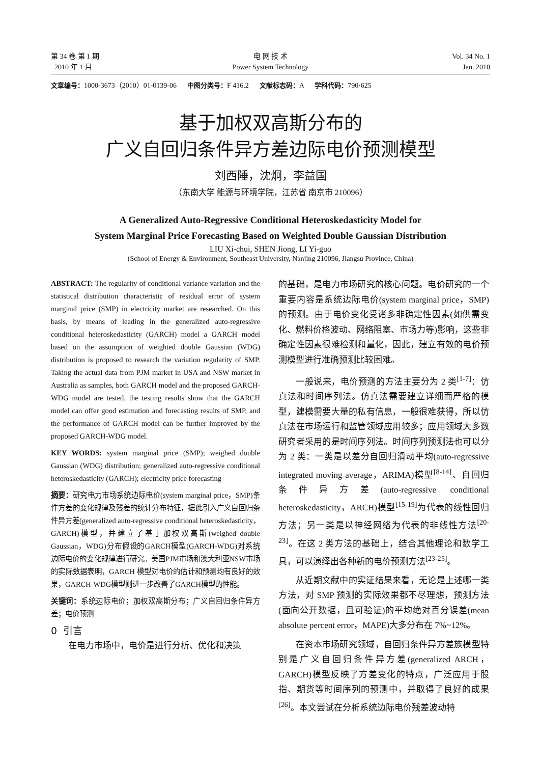第 34 卷 第 1 期
2010 年 1 月
电 网 技 术
Power System Technology
Vol. 34 No. 1
Jan. 2010
文章编号：1000-3673（2010）01-0139-06 中图分类号：F 416.2 文献标志码：A 学科代码：790·625
基于加权双高斯分布的
广义自回归条件异方差边际电价预测模型
刘西陲，沈炯，李益国
（东南大学 能源与环境学院，江苏省 南京市 210096）
A Generalized Auto-Regressive Conditional Heteroskedasticity Model for
System Marginal Price Forecasting Based on Weighted Double Gaussian Distribution
LIU Xi-chui, SHEN Jiong, LI Yi-guo
(School of Energy & Environment, Southeast University, Nanjing 210096, Jiangsu Province, China)
ABSTRACT: The regularity of conditional variance variation and the statistical distribution characteristic of residual error of system marginal price (SMP) in electricity market are researched. On this basis, by means of leading in the generalized auto-regressive conditional heteroskedasticity (GARCH) model a GARCH model based on the assumption of weighted double Gaussian (WDG) distribution is proposed to research the variation regularity of SMP. Taking the actual data from PJM market in USA and NSW market in Australia as samples, both GARCH model and the proposed GARCH-WDG model are tested, the testing results show that the GARCH model can offer good estimation and forecasting results of SMP, and the performance of GARCH model can be further improved by the proposed GARCH-WDG model.
KEY WORDS: system marginal price (SMP); weighed double Gaussian (WDG) distribution; generalized auto-regressive conditional heteroskedasticity (GARCH); electricity price forecasting
摘要：研究电力市场系统边际电价(system marginal price，SMP)条件方差的变化规律及残差的统计分布特征，据此引入广义自回归条件异方差(generalized auto-regressive conditional heteroskedasticity，GARCH)模型，并建立了基于加权双高斯(weighed double Gaussian，WDG)分布假设的GARCH模型(GARCH-WDG)对系统边际电价的变化规律进行研究。美国PJM市场和澳大利亚NSW市场的实际数据表明，GARCH 模型对电价的估计和预测均有良好的效果，GARCH-WDG模型则进一步改善了GARCH模型的性能。
关键词：系统边际电价；加权双高斯分布；广义自回归条件异方差；电价预测
0 引言
在电力市场中，电价是进行分析、优化和决策
的基础，是电力市场研究的核心问题。电价研究的一个重要内容是系统边际电价(system marginal price，SMP)的预测。由于电价变化受诸多非确定性因素(如供需变化、燃料价格波动、网络阻塞、市场力等)影响，这些非确定性因素很难检测和量化，因此，建立有效的电价预测模型进行准确预测比较困难。
一般说来，电价预测的方法主要分为 2 类<sup>[1-7]</sup>：仿真法和时间序列法。仿真法需要建立详细而严格的模型，建模需要大量的私有信息，一般很难获得，所以仿真法在市场运行和监管领域应用较多；应用领域大多数研究者采用的是时间序列法。时间序列预测法也可以分为 2 类：一类是以差分自回归滑动平均(auto-regressive integrated moving average，ARIMA)模型<sup>[8-14]</sup>、自回归条件异方差(auto-regressive conditional heteroskedasticity，ARCH)模型<sup>[15-19]</sup>为代表的线性回归方法；另一类是以神经网络为代表的非线性方法<sup>[20-23]</sup>。在这 2 类方法的基础上，结合其他理论和数学工具，可以演绎出各种新的电价预测方法<sup>[23-25]</sup>。
从近期文献中的实证结果来看，无论是上述哪一类方法，对 SMP 预测的实际效果都不尽理想，预测方法(面向公开数据，且可验证)的平均绝对百分误差(mean absolute percent error，MAPE)大多分布在 7%~12%。
在资本市场研究领域，自回归条件异方差族模型特别是广义自回归条件异方差(generalized ARCH，GARCH)模型反映了方差变化的特点，广泛应用于股指、期货等时间序列的预测中，并取得了良好的成果<sup>[26]</sup>。本文尝试在分析系统边际电价残差波动特